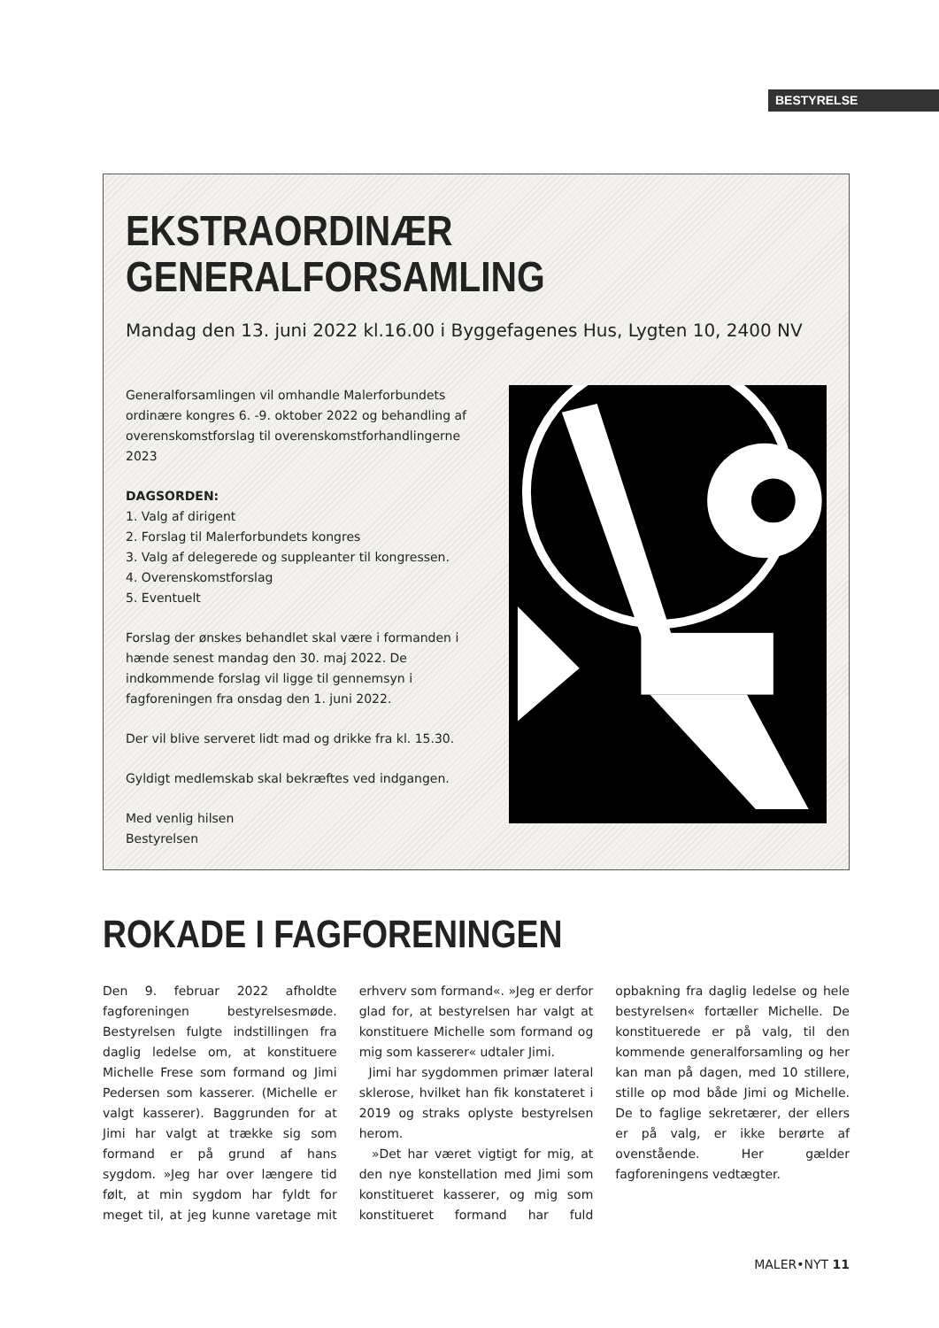BESTYRELSE
EKSTRAORDINÆR
GENERALFORSAMLING
Mandag den 13. juni 2022 kl.16.00 i Byggefagenes Hus, Lygten 10, 2400 NV
Generalforsamlingen vil omhandle Malerforbundets ordinære kongres 6. -9. oktober 2022 og behandling af overenskomstforslag til overenskomstforhandlingerne 2023
DAGSORDEN:
1. Valg af dirigent
2. Forslag til Malerforbundets kongres
3. Valg af delegerede og suppleanter til kongressen.
4. Overenskomstforslag
5. Eventuelt
Forslag der ønskes behandlet skal være i formanden i hænde senest mandag den 30. maj 2022. De indkommende forslag vil ligge til gennemsyn i fagforeningen fra onsdag den 1. juni 2022.
Der vil blive serveret lidt mad og drikke fra kl. 15.30.
Gyldigt medlemskab skal bekræftes ved indgangen.
Med venlig hilsen
Bestyrelsen
ROKADE I FAGFORENINGEN
Den 9. februar 2022 afholdte fagforeningen bestyrelsesmøde. Bestyrelsen fulgte indstillingen fra daglig ledelse om, at konstituere Michelle Frese som formand og Jimi Pedersen som kasserer. (Michelle er valgt kasserer). Baggrunden for at Jimi har valgt at trække sig som formand er på grund af hans sygdom. »Jeg har over længere tid følt, at min sygdom har fyldt for meget til, at jeg kunne varetage mit erhverv som formand«. »Jeg er derfor glad for, at bestyrelsen har valgt at konstituere Michelle som formand og mig som kasserer« udtaler Jimi.
Jimi har sygdommen primær lateral sklerose, hvilket han fik konstateret i 2019 og straks oplyste bestyrelsen herom.
»Det har været vigtigt for mig, at den nye konstellation med Jimi som konstitueret kasserer, og mig som konstitueret formand har fuld opbakning fra daglig ledelse og hele bestyrelsen« fortæller Michelle. De konstituerede er på valg, til den kommende generalforsamling og her kan man på dagen, med 10 stillere, stille op mod både Jimi og Michelle. De to faglige sekretærer, der ellers er på valg, er ikke berørte af ovenstående. Her gælder fagforeningens vedtægter.
MALER•NYT 11